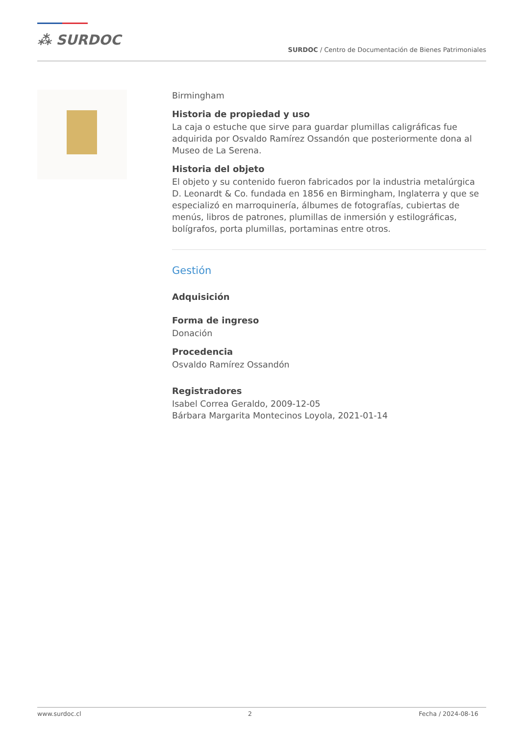⁂ SURDOC
SURDOC / Centro de Documentación de Bienes Patrimoniales
Birmingham
Historia de propiedad y uso
La caja o estuche que sirve para guardar plumillas caligráficas fue adquirida por Osvaldo Ramírez Ossandón que posteriormente dona al Museo de La Serena.
Historia del objeto
El objeto y su contenido fueron fabricados por la industria metalúrgica D. Leonardt & Co. fundada en 1856 en Birmingham, Inglaterra y que se especializó en marroquinería, álbumes de fotografías, cubiertas de menús, libros de patrones, plumillas de inmersión y estilográficas, bolígrafos, porta plumillas, portaminas entre otros.
Gestión
Adquisición
Forma de ingreso
Donación
Procedencia
Osvaldo Ramírez Ossandón
Registradores
Isabel Correa Geraldo, 2009-12-05
Bárbara Margarita Montecinos Loyola, 2021-01-14
www.surdoc.cl 2 Fecha / 2024-08-16